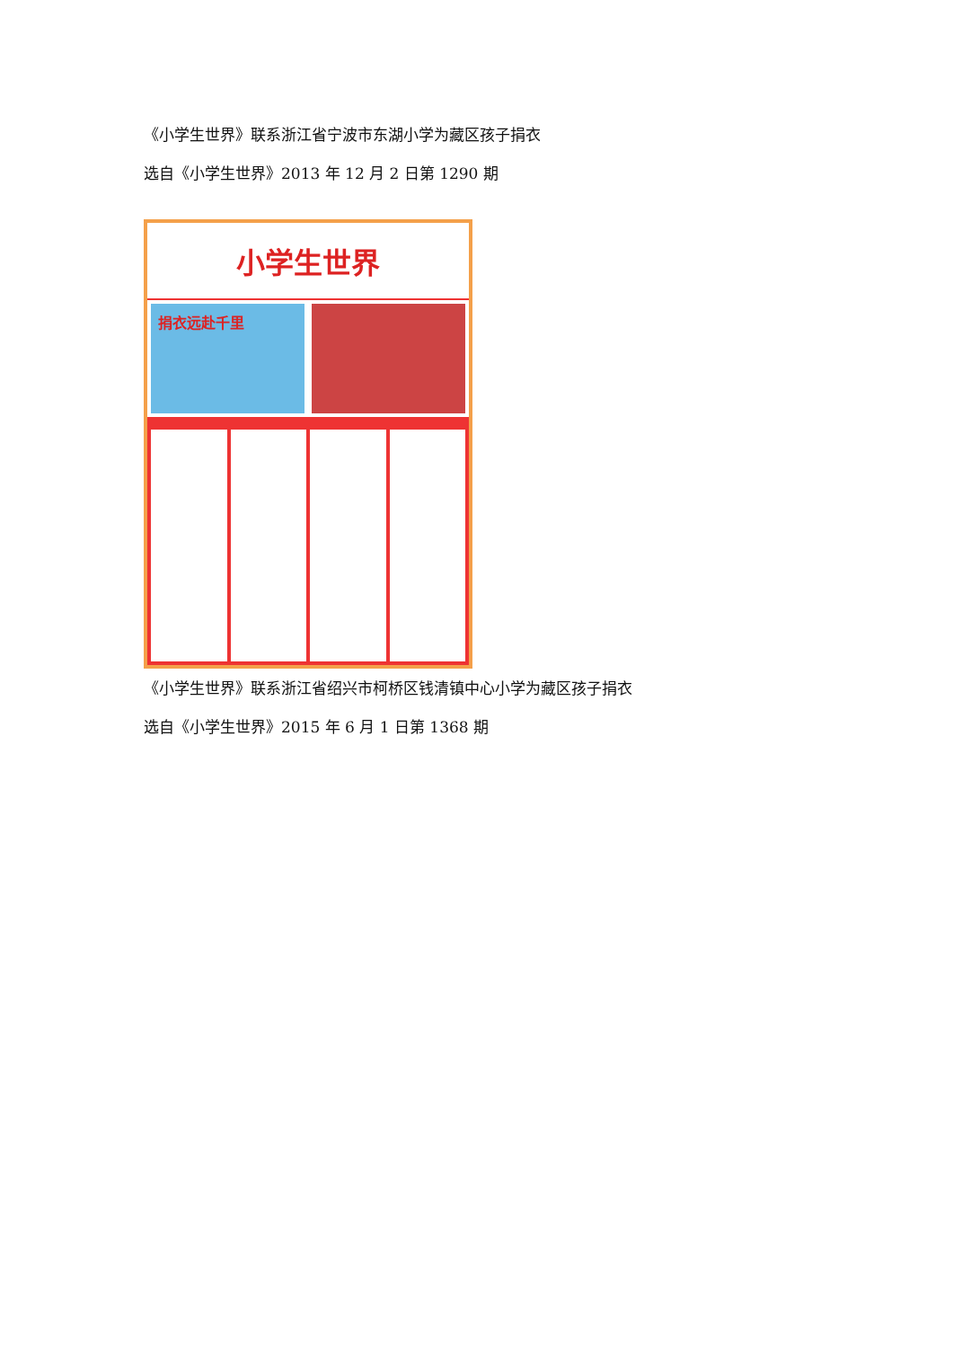《小学生世界》联系浙江省宁波市东湖小学为藏区孩子捐衣
选自《小学生世界》2013 年 12 月 2 日第 1290 期
小学生世界
捐衣远赴千里
《小学生世界》联系浙江省绍兴市柯桥区钱清镇中心小学为藏区孩子捐衣
选自《小学生世界》2015 年 6 月 1 日第 1368 期